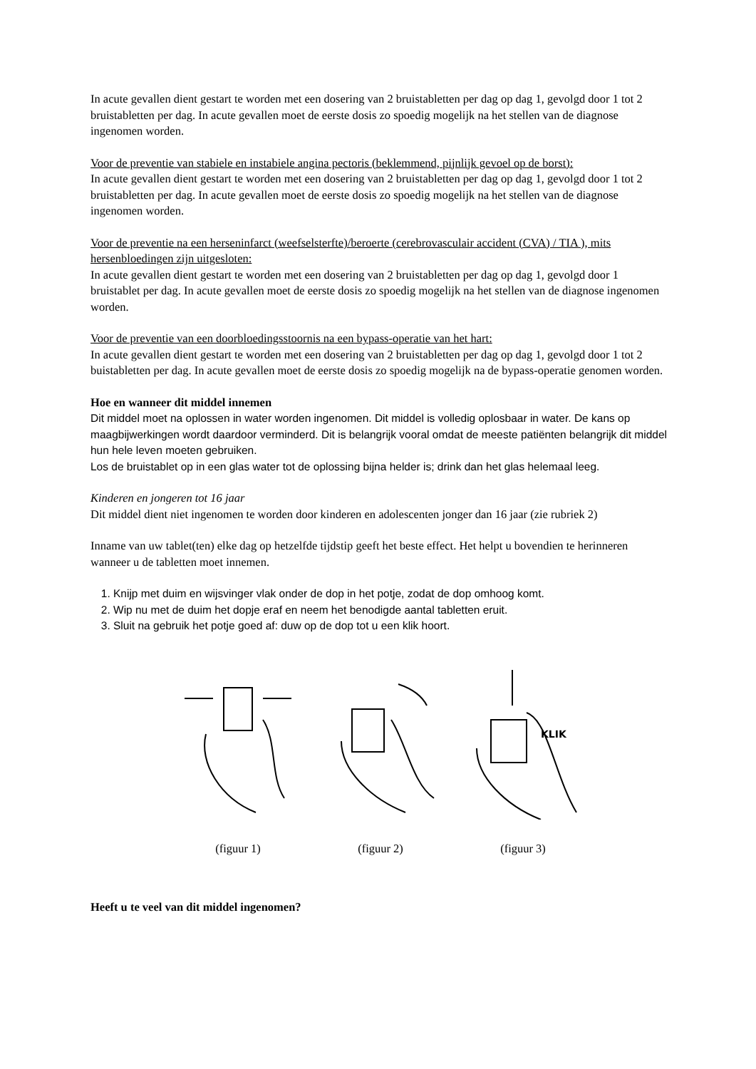In acute gevallen dient gestart te worden met een dosering van 2 bruistabletten per dag op dag 1, gevolgd door 1 tot 2 bruistabletten per dag. In acute gevallen moet de eerste dosis zo spoedig mogelijk na het stellen van de diagnose ingenomen worden.
Voor de preventie van stabiele en instabiele angina pectoris (beklemmend, pijnlijk gevoel op de borst):
In acute gevallen dient gestart te worden met een dosering van 2 bruistabletten per dag op dag 1, gevolgd door 1 tot 2 bruistabletten per dag. In acute gevallen moet de eerste dosis zo spoedig mogelijk na het stellen van de diagnose ingenomen worden.
Voor de preventie na een herseninfarct (weefselsterfte)/beroerte (cerebrovasculair accident (CVA) / TIA ), mits hersenbloedingen zijn uitgesloten:
In acute gevallen dient gestart te worden met een dosering van 2 bruistabletten per dag op dag 1, gevolgd door 1 bruistablet per dag. In acute gevallen moet de eerste dosis zo spoedig mogelijk na het stellen van de diagnose ingenomen worden.
Voor de preventie van een doorbloedingsstoornis na een bypass-operatie van het hart:
In acute gevallen dient gestart te worden met een dosering van 2 bruistabletten per dag op dag 1, gevolgd door 1 tot 2 buistabletten per dag. In acute gevallen moet de eerste dosis zo spoedig mogelijk na de bypass-operatie genomen worden.
Hoe en wanneer dit middel innemen
Dit middel moet na oplossen in water worden ingenomen. Dit middel is volledig oplosbaar in water. De kans op maagbijwerkingen wordt daardoor verminderd. Dit is belangrijk vooral omdat de meeste patiënten belangrijk dit middel hun hele leven moeten gebruiken.
Los de bruistablet op in een glas water tot de oplossing bijna helder is; drink dan het glas helemaal leeg.
Kinderen en jongeren tot 16 jaar
Dit middel dient niet ingenomen te worden door kinderen en adolescenten jonger dan 16 jaar (zie rubriek 2)
Inname van uw tablet(ten) elke dag op hetzelfde tijdstip geeft het beste effect. Het helpt u bovendien te herinneren wanneer u de tabletten moet innemen.
1. Knijp met duim en wijsvinger vlak onder de dop in het potje, zodat de dop omhoog komt.
2. Wip nu met de duim het dopje eraf en neem het benodigde aantal tabletten eruit.
3. Sluit na gebruik het potje goed af: duw op de dop tot u een klik hoort.
(figuur 1) (figuur 2)
KLIK
(figuur 3)
Heeft u te veel van dit middel ingenomen?